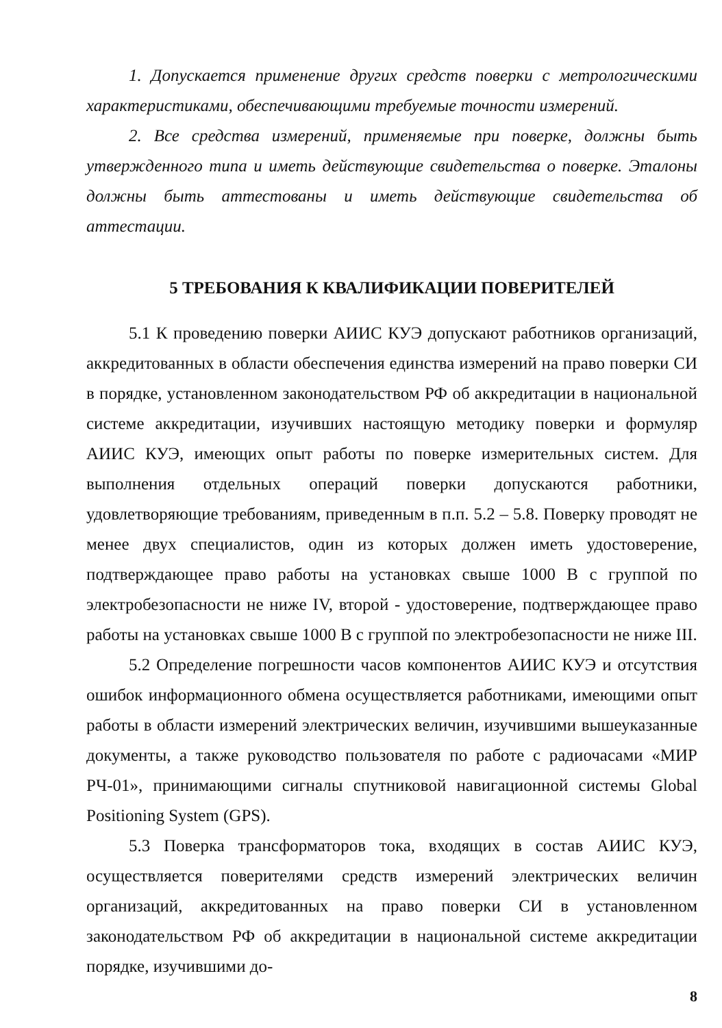1. Допускается применение других средств поверки с метрологическими характеристиками, обеспечивающими требуемые точности измерений.
2. Все средства измерений, применяемые при поверке, должны быть утвержденного типа и иметь действующие свидетельства о поверке. Эталоны должны быть аттестованы и иметь действующие свидетельства об аттестации.
5 ТРЕБОВАНИЯ К КВАЛИФИКАЦИИ ПОВЕРИТЕЛЕЙ
5.1 К проведению поверки АИИС КУЭ допускают работников организаций, аккредитованных в области обеспечения единства измерений на право поверки СИ в порядке, установленном законодательством РФ об аккредитации в национальной системе аккредитации, изучивших настоящую методику поверки и формуляр АИИС КУЭ, имеющих опыт работы по поверке измерительных систем. Для выполнения отдельных операций поверки допускаются работники, удовлетворяющие требованиям, приведенным в п.п. 5.2 – 5.8. Поверку проводят не менее двух специалистов, один из которых должен иметь удостоверение, подтверждающее право работы на установках свыше 1000 В с группой по электробезопасности не ниже IV, второй - удостоверение, подтверждающее право работы на установках свыше 1000 В с группой по электробезопасности не ниже III.
5.2 Определение погрешности часов компонентов АИИС КУЭ и отсутствия ошибок информационного обмена осуществляется работниками, имеющими опыт работы в области измерений электрических величин, изучившими вышеуказанные документы, а также руководство пользователя по работе с радиочасами «МИР РЧ-01», принимающими сигналы спутниковой навигационной системы Global Positioning System (GPS).
5.3 Поверка трансформаторов тока, входящих в состав АИИС КУЭ, осуществляется поверителями средств измерений электрических величин организаций, аккредитованных на право поверки СИ в установленном законодательством РФ об аккредитации в национальной системе аккредитации порядке, изучившими до-
8